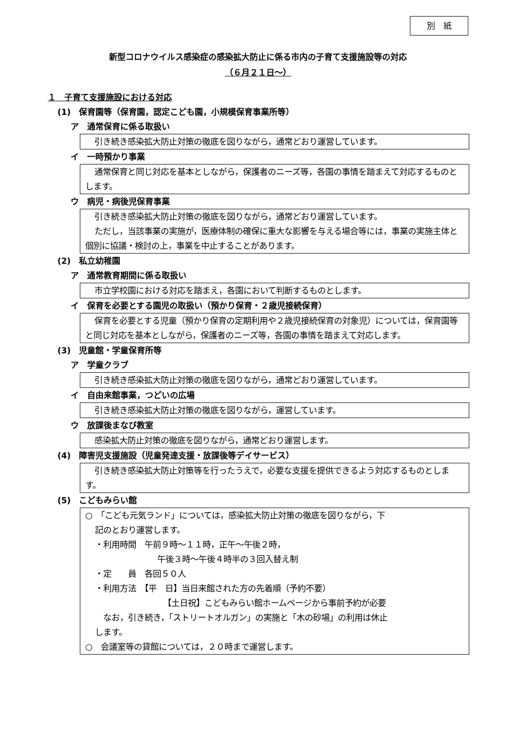別　紙
新型コロナウイルス感染症の感染拡大防止に係る市内の子育て支援施設等の対応
（６月２１日～）
１　子育て支援施設における対応
(1)　保育園等（保育園，認定こども園，小規模保育事業所等）
ア　通常保育に係る取扱い
引き続き感染拡大防止対策の徹底を図りながら，通常どおり運営しています。
イ　一時預かり事業
通常保育と同じ対応を基本としながら，保護者のニーズ等，各園の事情を踏まえて対応するものとします。
ウ　病児・病後児保育事業
引き続き感染拡大防止対策の徹底を図りながら，通常どおり運営しています。
ただし，当該事業の実施が，医療体制の確保に重大な影響を与える場合等には，事業の実施主体と個別に協議・検討の上，事業を中止することがあります。
(2)　私立幼稚園
ア　通常教育期間に係る取扱い
市立学校園における対応を踏まえ，各園において判断するものとします。
イ　保育を必要とする園児の取扱い（預かり保育・２歳児接続保育）
保育を必要とする児童（預かり保育の定期利用や２歳児接続保育の対象児）については，保育園等と同じ対応を基本としながら，保護者のニーズ等，各園の事情を踏まえて対応します。
(3)　児童館・学童保育所等
ア　学童クラブ
引き続き感染拡大防止対策の徹底を図りながら，通常どおり運営しています。
イ　自由来館事業，つどいの広場
引き続き感染拡大防止対策の徹底を図りながら，運営しています。
ウ　放課後まなび教室
感染拡大防止対策の徹底を図りながら，通常どおり運営します。
(4)　障害児支援施設（児童発達支援・放課後等デイサービス）
引き続き感染拡大防止対策等を行ったうえで，必要な支援を提供できるよう対応するものとします。
(5)　こどもみらい館
○　「こども元気ランド」については，感染拡大防止対策の徹底を図りながら，下
記のとおり運営します。
・利用時間　午前９時～１１時，正午～午後２時，
午後３時～午後４時半の３回入替え制
・定　　員　各回５０人
・利用方法　【平　日】当日来館された方の先着順（予約不要）
【土日祝】こどもみらい館ホームページから事前予約が必要
　なお，引き続き，「ストリートオルガン」の実施と「木の砂場」の利用は休止
します。
○　会議室等の貸館については，２０時まで運営します。